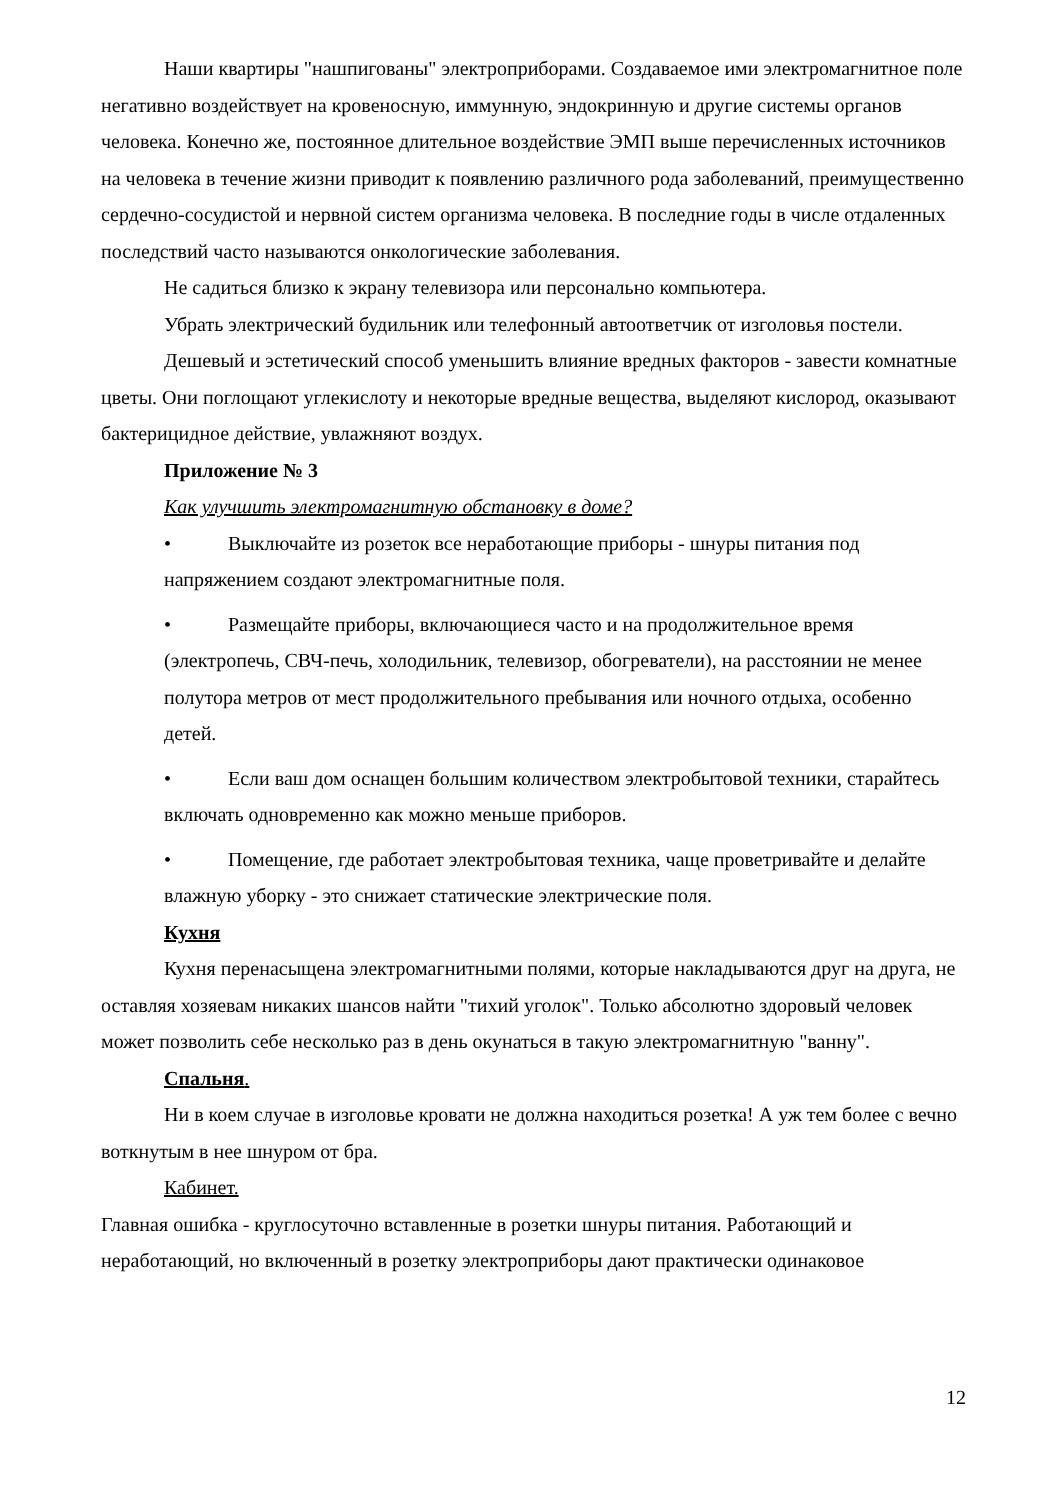Наши квартиры "нашпигованы" электроприборами. Создаваемое ими электромагнитное поле негативно воздействует на кровеносную, иммунную, эндокринную и другие системы органов человека. Конечно же, постоянное длительное воздействие ЭМП выше перечисленных источников на человека в течение жизни приводит к появлению различного рода заболеваний, преимущественно сердечно-сосудистой и нервной систем организма человека. В последние годы в числе отдаленных последствий часто называются онкологические заболевания.
Не садиться близко к экрану телевизора или персонально компьютера.
Убрать электрический будильник или телефонный автоответчик от изголовья постели.
Дешевый и эстетический способ уменьшить влияние вредных факторов - завести комнатные цветы. Они поглощают углекислоту и некоторые вредные вещества, выделяют кислород, оказывают бактерицидное действие, увлажняют воздух.
Приложение № 3
Как улучшить электромагнитную обстановку в доме?
• Выключайте из розеток все неработающие приборы - шнуры питания под напряжением создают электромагнитные поля.
• Размещайте приборы, включающиеся часто и на продолжительное время (электропечь, СВЧ-печь, холодильник, телевизор, обогреватели), на расстоянии не менее полутора метров от мест продолжительного пребывания или ночного отдыха, особенно детей.
• Если ваш дом оснащен большим количеством электробытовой техники, старайтесь включать одновременно как можно меньше приборов.
• Помещение, где работает электробытовая техника, чаще проветривайте и делайте влажную уборку - это снижает статические электрические поля.
Кухня
Кухня перенасыщена электромагнитными полями, которые накладываются друг на друга, не оставляя хозяевам никаких шансов найти "тихий уголок". Только абсолютно здоровый человек может позволить себе несколько раз в день окунаться в такую электромагнитную "ванну".
Спальня.
Ни в коем случае в изголовье кровати не должна находиться розетка! А уж тем более с вечно воткнутым в нее шнуром от бра.
Кабинет.
Главная ошибка - круглосуточно вставленные в розетки шнуры питания. Работающий и неработающий, но включенный в розетку электроприборы дают практически одинаковое
12